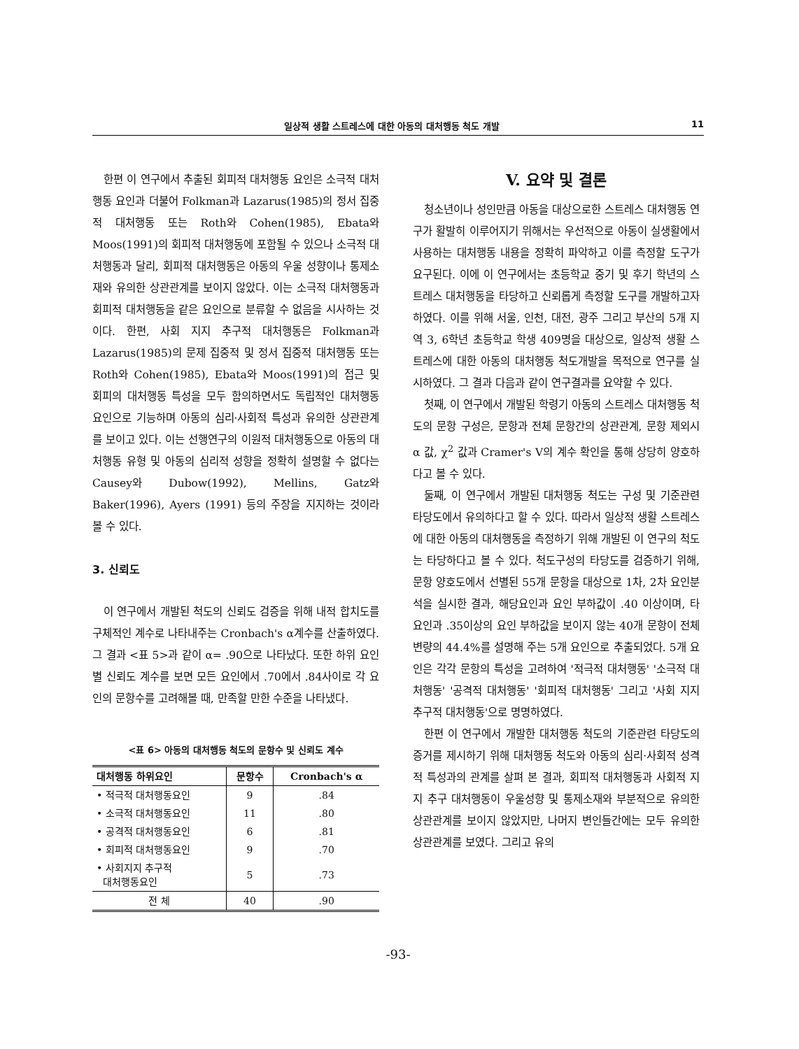일상적 생활 스트레스에 대한 아동의 대처행동 척도 개발 11
한편 이 연구에서 추출된 회피적 대처행동 요인은 소극적 대처행동 요인과 더불어 Folkman과 Lazarus(1985)의 정서 집중적 대처행동 또는 Roth와 Cohen(1985), Ebata와 Moos(1991)의 회피적 대처행동에 포함될 수 있으나 소극적 대처행동과 달리, 회피적 대처행동은 아동의 우울 성향이나 통제소재와 유의한 상관관계를 보이지 않았다. 이는 소극적 대처행동과 회피적 대처행동을 같은 요인으로 분류할 수 없음을 시사하는 것이다. 한편, 사회 지지 추구적 대처행동은 Folkman과 Lazarus(1985)의 문제 집중적 및 정서 집중적 대처행동 또는 Roth와 Cohen(1985), Ebata와 Moos(1991)의 접근 및 회피의 대처행동 특성을 모두 함의하면서도 독립적인 대처행동 요인으로 기능하며 아동의 심리·사회적 특성과 유의한 상관관계를 보이고 있다. 이는 선행연구의 이원적 대처행동으로 아동의 대처행동 유형 및 아동의 심리적 성향을 정확히 설명할 수 없다는 Causey와 Dubow(1992), Mellins, Gatz와 Baker(1996), Ayers (1991) 등의 주장을 지지하는 것이라 볼 수 있다.
3. 신뢰도
이 연구에서 개발된 척도의 신뢰도 검증을 위해 내적 합치도를 구체적인 계수로 나타내주는 Cronbach's α계수를 산출하였다. 그 결과 <표 5>과 같이 α= .90으로 나타났다. 또한 하위 요인별 신뢰도 계수를 보면 모든 요인에서 .70에서 .84사이로 각 요인의 문항수를 고려해볼 때, 만족할 만한 수준을 나타냈다.
<표 6> 아동의 대처행동 척도의 문항수 및 신뢰도 계수
| 대처행동 하위요인 | 문항수 | Cronbach's α |
| --- | --- | --- |
| • 적극적 대처행동요인 | 9 | .84 |
| • 소극적 대처행동요인 | 11 | .80 |
| • 공격적 대처행동요인 | 6 | .81 |
| • 회피적 대처행동요인 | 9 | .70 |
| • 사회지지 추구적 대처행동요인 | 5 | .73 |
| 전 체 | 40 | .90 |
V. 요약 및 결론
청소년이나 성인만큼 아동을 대상으로한 스트레스 대처행동 연구가 활발히 이루어지기 위해서는 우선적으로 아동이 실생활에서 사용하는 대처행동 내용을 정확히 파악하고 이를 측정할 도구가 요구된다. 이에 이 연구에서는 초등학교 중기 및 후기 학년의 스트레스 대처행동을 타당하고 신뢰롭게 측정할 도구를 개발하고자 하였다. 이를 위해 서울, 인천, 대전, 광주 그리고 부산의 5개 지역 3, 6학년 초등학교 학생 409명을 대상으로, 일상적 생활 스트레스에 대한 아동의 대처행동 척도개발을 목적으로 연구를 실시하였다. 그 결과 다음과 같이 연구결과를 요약할 수 있다.
첫째, 이 연구에서 개발된 학령기 아동의 스트레스 대처행동 척도의 문항 구성은, 문항과 전체 문항간의 상관관계, 문항 제외시 α 값, χ<sup>2</sup> 값과 Cramer's V의 계수 확인을 통해 상당히 양호하다고 볼 수 있다.
둘째, 이 연구에서 개발된 대처행동 척도는 구성 및 기준관련 타당도에서 유의하다고 할 수 있다. 따라서 일상적 생활 스트레스에 대한 아동의 대처행동을 측정하기 위해 개발된 이 연구의 척도는 타당하다고 볼 수 있다. 척도구성의 타당도를 검증하기 위해, 문항 양호도에서 선별된 55개 문항을 대상으로 1차, 2차 요인분석을 실시한 결과, 해당요인과 요인 부하값이 .40 이상이며, 타 요인과 .35이상의 요인 부하값을 보이지 않는 40개 문항이 전체 변량의 44.4%를 설명해 주는 5개 요인으로 추출되었다. 5개 요인은 각각 문항의 특성을 고려하여 '적극적 대처행동' '소극적 대처행동' '공격적 대처행동' '회피적 대처행동' 그리고 '사회 지지 추구적 대처행동'으로 명명하였다.
한편 이 연구에서 개발한 대처행동 척도의 기준관련 타당도의 증거를 제시하기 위해 대처행동 척도와 아동의 심리·사회적 성격적 특성과의 관계를 살펴 본 결과, 회피적 대처행동과 사회적 지지 추구 대처행동이 우울성향 및 통제소재와 부분적으로 유의한 상관관계를 보이지 않았지만, 나머지 변인들간에는 모두 유의한 상관관계를 보였다. 그리고 유의
-93-